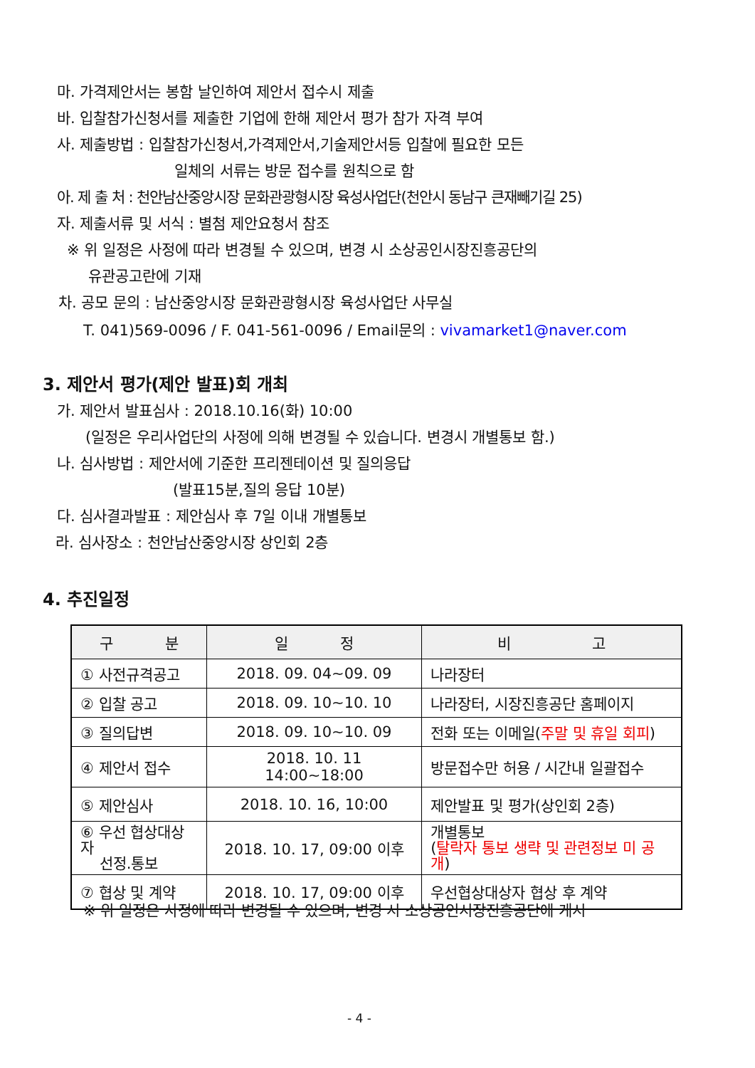마. 가격제안서는 봉함 날인하여 제안서 접수시 제출
바. 입찰참가신청서를 제출한 기업에 한해 제안서 평가 참가 자격 부여
사. 제출방법 : 입찰참가신청서,가격제안서,기술제안서등 입찰에 필요한 모든
일체의 서류는 방문 접수를 원칙으로 함
아. 제 출 처 : 천안남산중앙시장 문화관광형시장 육성사업단(천안시 동남구 큰재빼기길 25)
자. 제출서류 및 서식 : 별첨 제안요청서 참조
※ 위 일정은 사정에 따라 변경될 수 있으며, 변경 시 소상공인시장진흥공단의
유관공고란에 기재
차. 공모 문의 : 남산중앙시장 문화관광형시장 육성사업단 사무실
T. 041)569-0096 / F. 041-561-0096 / Email문의 : vivamarket1@naver.com
3. 제안서 평가(제안 발표)회 개최
가. 제안서 발표심사 : 2018.10.16(화) 10:00
(일정은 우리사업단의 사정에 의해 변경될 수 있습니다. 변경시 개별통보 함.)
나. 심사방법 : 제안서에 기준한 프리젠테이션 및 질의응답
(발표15분,질의 응답 10분)
다. 심사결과발표 : 제안심사 후 7일 이내 개별통보
라. 심사장소 : 천안남산중앙시장 상인회 2층
4. 추진일정
| 구 분 | 일 정 | 비 고 |
| --- | --- | --- |
| ① 사전규격공고 | 2018. 09. 04~09. 09 | 나라장터 |
| ② 입찰 공고 | 2018. 09. 10~10. 10 | 나라장터, 시장진흥공단 홈페이지 |
| ③ 질의답변 | 2018. 09. 10~10. 09 | 전화 또는 이메일( 주말 및 휴일 회피 ) |
| ④ 제안서 접수 | 2018. 10. 11 14:00~18:00 | 방문접수만 허용 / 시간내 일괄접수 |
| ⑤ 제안심사 | 2018. 10. 16, 10:00 | 제안발표 및 평가(상인회 2층) |
| ⑥ 우선 협상대상자 선정.통보 | 2018. 10. 17, 09:00 이후 | 개별통보 ( 탈락자 통보 생략 및 관련정보 미 공개 ) |
| ⑦ 협상 및 계약 | 2018. 10. 17, 09:00 이후 | 우선협상대상자 협상 후 계약 |
※ 위 일정은 사정에 따라 변경될 수 있으며, 변경 시 소상공인시장진흥공단에 게시
- 4 -